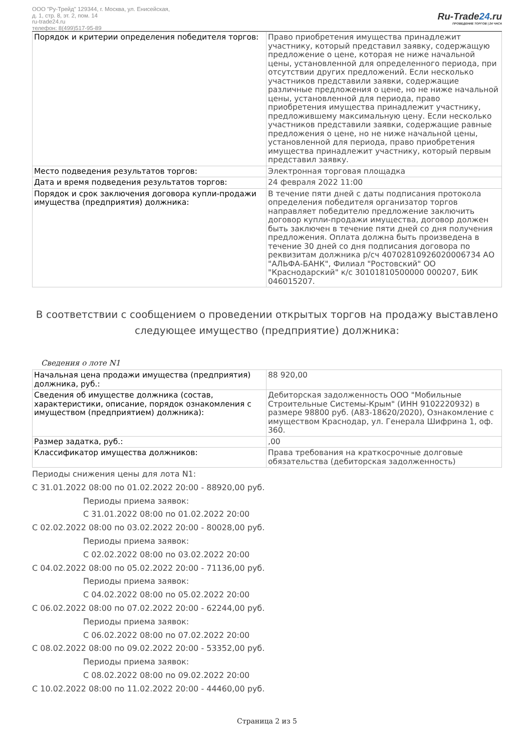ООО "Ру-Трейд" 129344, г. Москва, ул. Енисейская,
д. 1, стр. 8, эт. 2, пом. 14
ru-trade24.ru
телефон: 8(499)517-95-89
Ru-Trade24.ru
ПРОВЕДЕНИЕ ТОРГОВ | 24 ЧАСА
| Порядок и критерии определения победителя торгов: | Право приобретения имущества принадлежит участнику, который представил заявку, содержащую предложение о цене, которая не ниже начальной цены, установленной для определенного периода, при отсутствии других предложений. Если несколько участников представили заявки, содержащие различные предложения о цене, но не ниже начальной цены, установленной для периода, право приобретения имущества принадлежит участнику, предложившему максимальную цену. Если несколько участников представили заявки, содержащие равные предложения о цене, но не ниже начальной цены, установленной для периода, право приобретения имущества принадлежит участнику, который первым представил заявку. |
| Место подведения результатов торгов: | Электронная торговая площадка |
| Дата и время подведения результатов торгов: | 24 февраля 2022 11:00 |
| Порядок и срок заключения договора купли-продажи имущества (предприятия) должника: | В течение пяти дней с даты подписания протокола определения победителя организатор торгов направляет победителю предложение заключить договор купли-продажи имущества, договор должен быть заключен в течение пяти дней со дня получения предложения. Оплата должна быть произведена в течение 30 дней со дня подписания договора по реквизитам должника р/сч 40702810926020006734 АО "АЛЬФА-БАНК", Филиал "Ростовский" ОО "Краснодарский" к/с 30101810500000 000207, БИК 046015207. |
В соответствии с сообщением о проведении открытых торгов на продажу выставлено следующее имущество (предприятие) должника:
Сведения о лоте N1
| Начальная цена продажи имущества (предприятия) должника, руб.: | 88 920,00 |
| Сведения об имуществе должника (состав, характеристики, описание, порядок ознакомления с имуществом (предприятием) должника): | Дебиторская задолженность ООО "Мобильные Строительные Системы-Крым" (ИНН 9102220932) в размере 98800 руб. (А83-18620/2020), Ознакомление с имуществом Краснодар, ул. Генерала Шифрина 1, оф. 360. |
| Размер задатка, руб.: | ,00 |
| Классификатор имущества должников: | Права требования на краткосрочные долговые обязательства (дебиторская задолженность) |
Периоды снижения цены для лота N1:
С 31.01.2022 08:00 по 01.02.2022 20:00 - 88920,00 руб.
Периоды приема заявок:
С 31.01.2022 08:00 по 01.02.2022 20:00
С 02.02.2022 08:00 по 03.02.2022 20:00 - 80028,00 руб.
Периоды приема заявок:
С 02.02.2022 08:00 по 03.02.2022 20:00
С 04.02.2022 08:00 по 05.02.2022 20:00 - 71136,00 руб.
Периоды приема заявок:
С 04.02.2022 08:00 по 05.02.2022 20:00
С 06.02.2022 08:00 по 07.02.2022 20:00 - 62244,00 руб.
Периоды приема заявок:
С 06.02.2022 08:00 по 07.02.2022 20:00
С 08.02.2022 08:00 по 09.02.2022 20:00 - 53352,00 руб.
Периоды приема заявок:
С 08.02.2022 08:00 по 09.02.2022 20:00
С 10.02.2022 08:00 по 11.02.2022 20:00 - 44460,00 руб.
Страница 2 из 5